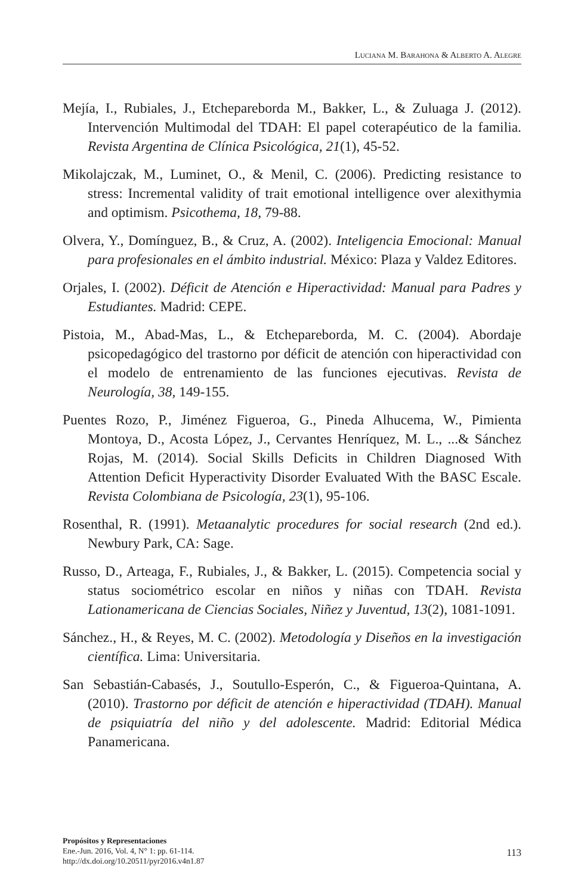LUCIANA M. BARAHONA & ALBERTO A. ALEGRE
Mejía, I., Rubiales, J., Etchepareborda M., Bakker, L., & Zuluaga J. (2012). Intervención Multimodal del TDAH: El papel coterapéutico de la familia. Revista Argentina de Clínica Psicológica, 21(1), 45-52.
Mikolajczak, M., Luminet, O., & Menil, C. (2006). Predicting resistance to stress: Incremental validity of trait emotional intelligence over alexithymia and optimism. Psicothema, 18, 79-88.
Olvera, Y., Domínguez, B., & Cruz, A. (2002). Inteligencia Emocional: Manual para profesionales en el ámbito industrial. México: Plaza y Valdez Editores.
Orjales, I. (2002). Déficit de Atención e Hiperactividad: Manual para Padres y Estudiantes. Madrid: CEPE.
Pistoia, M., Abad-Mas, L., & Etchepareborda, M. C. (2004). Abordaje psicopedagógico del trastorno por déficit de atención con hiperactividad con el modelo de entrenamiento de las funciones ejecutivas. Revista de Neurología, 38, 149-155.
Puentes Rozo, P., Jiménez Figueroa, G., Pineda Alhucema, W., Pimienta Montoya, D., Acosta López, J., Cervantes Henríquez, M. L., ...& Sánchez Rojas, M. (2014). Social Skills Deficits in Children Diagnosed With Attention Deficit Hyperactivity Disorder Evaluated With the BASC Escale. Revista Colombiana de Psicología, 23(1), 95-106.
Rosenthal, R. (1991). Metaanalytic procedures for social research (2nd ed.). Newbury Park, CA: Sage.
Russo, D., Arteaga, F., Rubiales, J., & Bakker, L. (2015). Competencia social y status sociométrico escolar en niños y niñas con TDAH. Revista Lationamericana de Ciencias Sociales, Niñez y Juventud, 13(2), 1081-1091.
Sánchez., H., & Reyes, M. C. (2002). Metodología y Diseños en la investigación científica. Lima: Universitaria.
San Sebastián-Cabasés, J., Soutullo-Esperón, C., & Figueroa-Quintana, A. (2010). Trastorno por déficit de atención e hiperactividad (TDAH). Manual de psiquiatría del niño y del adolescente. Madrid: Editorial Médica Panamericana.
Propósitos y Representaciones
Ene.-Jun. 2016, Vol. 4, N° 1: pp. 61-114.
http://dx.doi.org/10.20511/pyr2016.v4n1.87
113